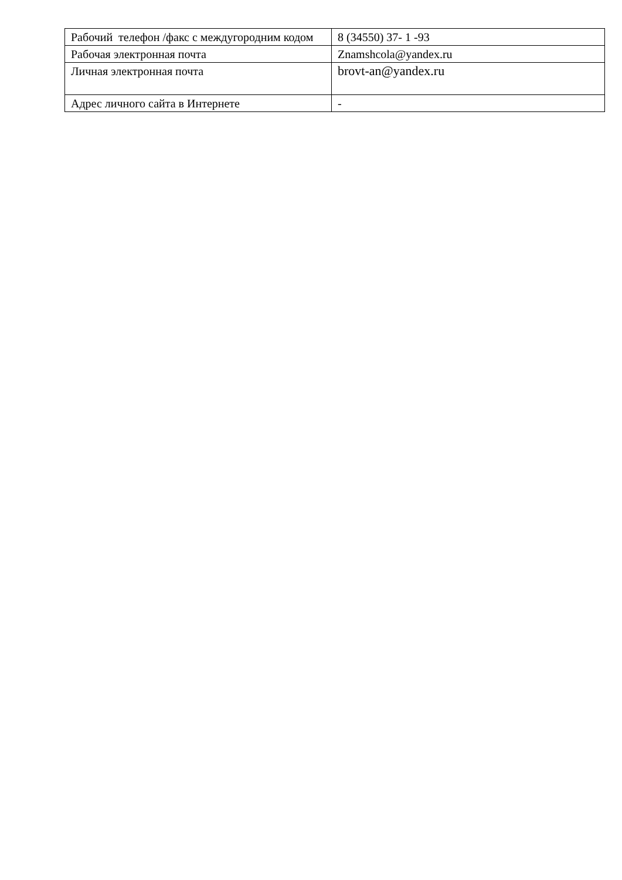| Рабочий телефон /факс с междугородним кодом | 8 (34550) 37- 1 -93 |
| Рабочая электронная почта | Znamshcola@yandex.ru |
| Личная электронная почта | brovt-an@yandex.ru |
| Адрес личного сайта в Интернете | - |